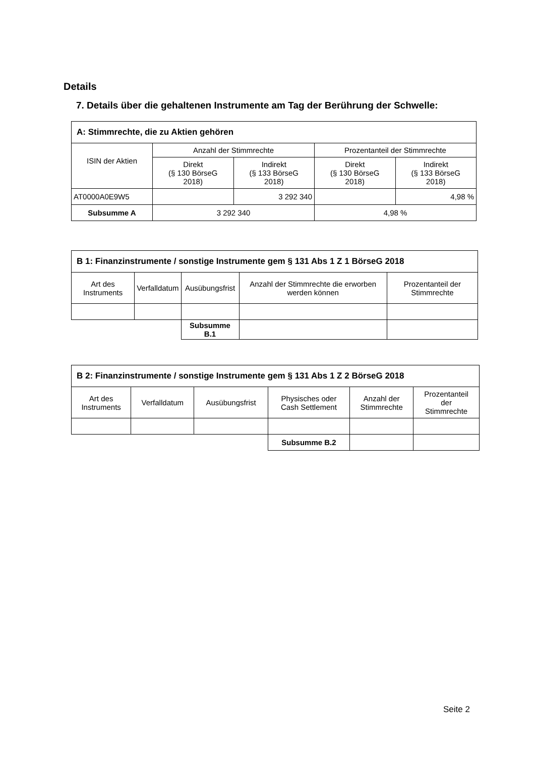Details
7. Details über die gehaltenen Instrumente am Tag der Berührung der Schwelle:
| A: Stimmrechte, die zu Aktien gehören | | | | |
| --- | --- | --- | --- | --- |
| ISIN der Aktien | Anzahl der Stimmrechte | | Prozentanteil der Stimmrechte | |
| | Direkt (§ 130 BörseG 2018) | Indirekt (§ 133 BörseG 2018) | Direkt (§ 130 BörseG 2018) | Indirekt (§ 133 BörseG 2018) |
| AT0000A0E9W5 | | 3 292 340 | | 4,98 % |
| Subsumme A | 3 292 340 | | 4,98 % | |
| B 1: Finanzinstrumente / sonstige Instrumente gem § 131 Abs 1 Z 1 BörseG 2018 | | | | |
| --- | --- | --- | --- | --- |
| Art des Instruments | Verfalldatum | Ausübungsfrist | Anzahl der Stimmrechte die erworben werden können | Prozentanteil der Stimmrechte |
| | | Subsumme B.1 | | |
| B 2: Finanzinstrumente / sonstige Instrumente gem § 131 Abs 1 Z 2 BörseG 2018 | | | | | |
| --- | --- | --- | --- | --- | --- |
| Art des Instruments | Verfalldatum | Ausübungsfrist | Physisches oder Cash Settlement | Anzahl der Stimmrechte | Prozentanteil der Stimmrechte |
| | | | Subsumme B.2 | | |
Seite 2